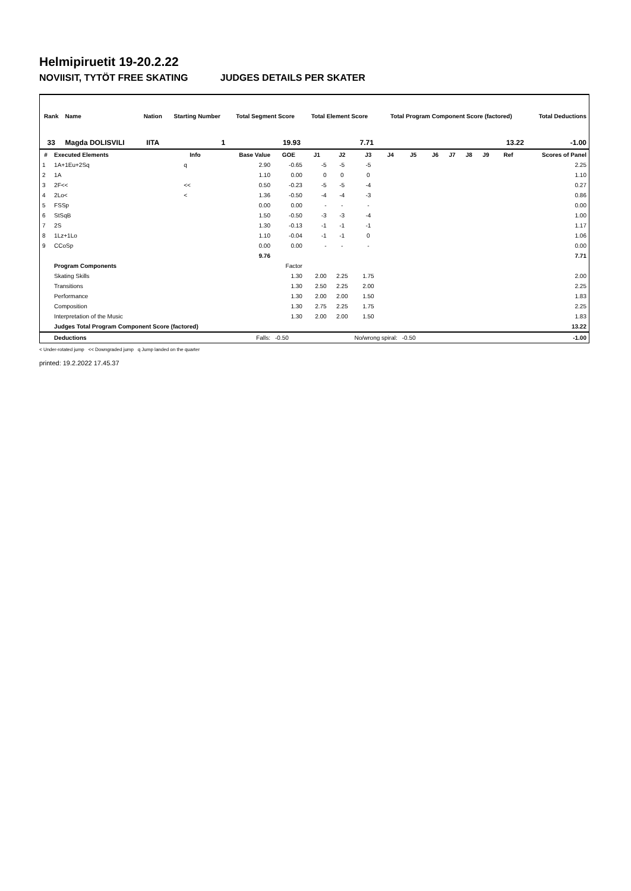Helmipiruetit 19-20.2.22
NOVIISIT, TYTÖT FREE SKATING JUDGES DETAILS PER SKATER
| Rank | Name | Nation | Starting Number | Total Segment Score | Total Element Score | Total Program Component Score (factored) | Total Deductions |
| --- | --- | --- | --- | --- | --- | --- | --- |
| 33 | Magda DOLISVILI | IITA | 1 | 19.93 | 7.71 | 13.22 | -1.00 |
| # | Executed Elements | Info | Base Value | GOE | J1 | J2 | J3 | J4 | J5 | J6 | J7 | J8 | J9 | Ref | Scores of Panel |
| --- | --- | --- | --- | --- | --- | --- | --- | --- | --- | --- | --- | --- | --- | --- | --- |
| 1 | 1A+1Eu+2Sq | q | 2.90 | -0.65 | -5 | -5 | -5 | | | | | | | | 2.25 |
| 2 | 1A | | 1.10 | 0.00 | 0 | 0 | 0 | | | | | | | | 1.10 |
| 3 | 2F<< | << | 0.50 | -0.23 | -5 | -5 | -4 | | | | | | | | 0.27 |
| 4 | 2Lo< | < | 1.36 | -0.50 | -4 | -4 | -3 | | | | | | | | 0.86 |
| 5 | FSSp | | 0.00 | 0.00 | - | - | - | | | | | | | | 0.00 |
| 6 | StSqB | | 1.50 | -0.50 | -3 | -3 | -4 | | | | | | | | 1.00 |
| 7 | 2S | | 1.30 | -0.13 | -1 | -1 | -1 | | | | | | | | 1.17 |
| 8 | 1Lz+1Lo | | 1.10 | -0.04 | -1 | -1 | 0 | | | | | | | | 1.06 |
| 9 | CCoSp | | 0.00 | 0.00 | - | - | - | | | | | | | | 0.00 |
| | | | 9.76 | | | | | | | | | | | | 7.71 |
| | Program Components | | | Factor | | | | | | | | | | | |
| | Skating Skills | | | 1.30 | 2.00 | 2.25 | 1.75 | | | | | | | | 2.00 |
| | Transitions | | | 1.30 | 2.50 | 2.25 | 2.00 | | | | | | | | 2.25 |
| | Performance | | | 1.30 | 2.00 | 2.00 | 1.50 | | | | | | | | 1.83 |
| | Composition | | | 1.30 | 2.75 | 2.25 | 1.75 | | | | | | | | 2.25 |
| | Interpretation of the Music | | | 1.30 | 2.00 | 2.00 | 1.50 | | | | | | | | 1.83 |
| | Judges Total Program Component Score (factored) | | | | | | | | | | | | | | 13.22 |
| | Deductions | | Falls: | -0.50 | | No/wrong spiral: | | | -0.50 | | | | | | -1.00 |
< Under-rotated jump << Downgraded jump q Jump landed on the quarter
printed: 19.2.2022 17.45.37